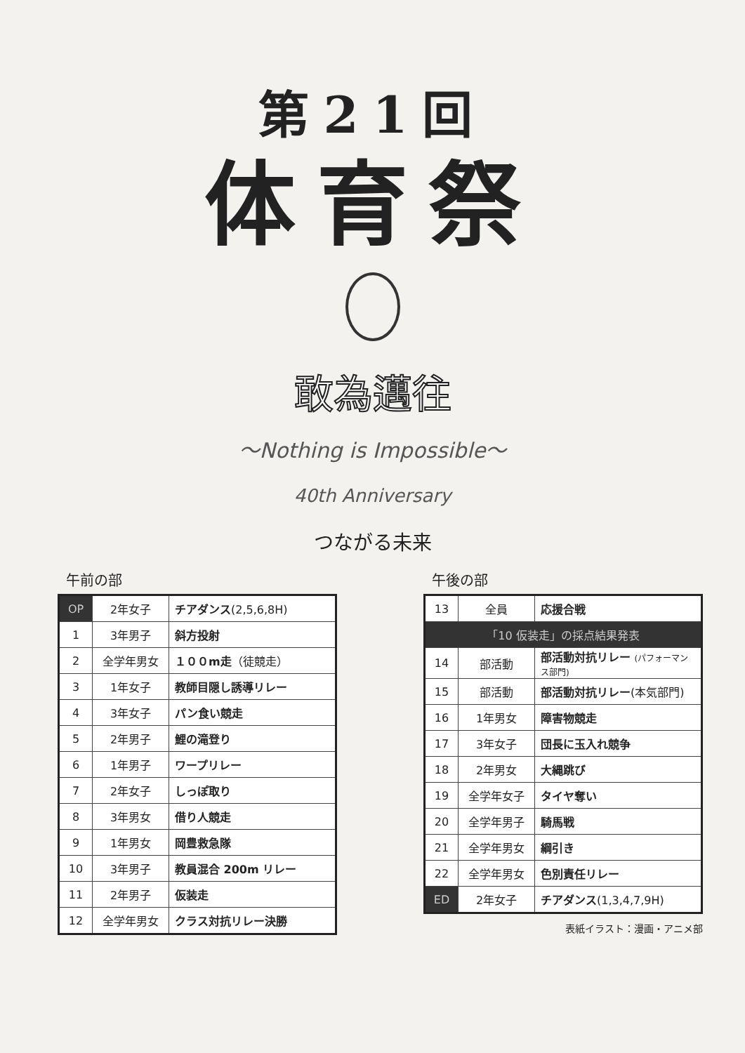第21回
体育祭
敢為邁往
～Nothing is Impossible～
40th Anniversary
つながる未来
午前の部
| OP | 2年女子 | チアダンス (2,5,6,8H) |
| 1 | 3年男子 | 斜方投射 |
| 2 | 全学年男女 | １００m走 （徒競走） |
| 3 | 1年女子 | 教師目隠し誘導リレー |
| 4 | 3年女子 | パン食い競走 |
| 5 | 2年男子 | 鯉の滝登り |
| 6 | 1年男子 | ワープリレー |
| 7 | 2年女子 | しっぽ取り |
| 8 | 3年男女 | 借り人競走 |
| 9 | 1年男女 | 岡豊救急隊 |
| 10 | 3年男子 | 教員混合 200m リレー |
| 11 | 2年男子 | 仮装走 |
| 12 | 全学年男女 | クラス対抗リレー決勝 |
午後の部
| 13 | 全員 | 応援合戦 |
| 「10 仮装走」の採点結果発表 | | |
| 14 | 部活動 | 部活動対抗リレー (パフォーマンス部門) |
| 15 | 部活動 | 部活動対抗リレー (本気部門) |
| 16 | 1年男女 | 障害物競走 |
| 17 | 3年女子 | 団長に玉入れ競争 |
| 18 | 2年男女 | 大縄跳び |
| 19 | 全学年女子 | タイヤ奪い |
| 20 | 全学年男子 | 騎馬戦 |
| 21 | 全学年男女 | 綱引き |
| 22 | 全学年男女 | 色別責任リレー |
| ED | 2年女子 | チアダンス (1,3,4,7,9H) |
表紙イラスト：漫画・アニメ部